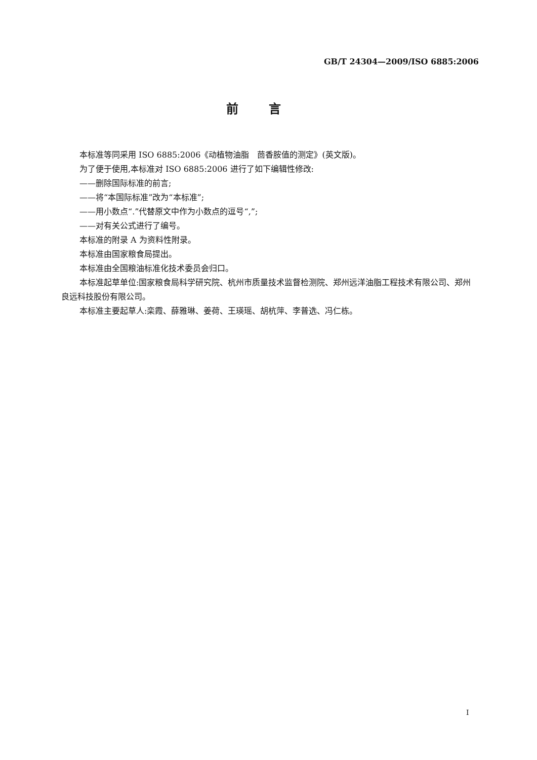GB/T 24304—2009/ISO 6885:2006
前言
本标准等同采用 ISO 6885:2006《动植物油脂　茴香胺值的测定》(英文版)。
为了便于使用,本标准对 ISO 6885:2006 进行了如下编辑性修改:
——删除国际标准的前言;
——将“本国际标准”改为“本标准”;
——用小数点“.”代替原文中作为小数点的逗号“,”;
——对有关公式进行了编号。
本标准的附录 A 为资料性附录。
本标准由国家粮食局提出。
本标准由全国粮油标准化技术委员会归口。
本标准起草单位:国家粮食局科学研究院、杭州市质量技术监督检测院、郑州远洋油脂工程技术有限公司、郑州良远科技股份有限公司。
本标准主要起草人:栾霞、薛雅琳、姜荷、王瑛瑶、胡杭萍、李普选、冯仁栋。
I